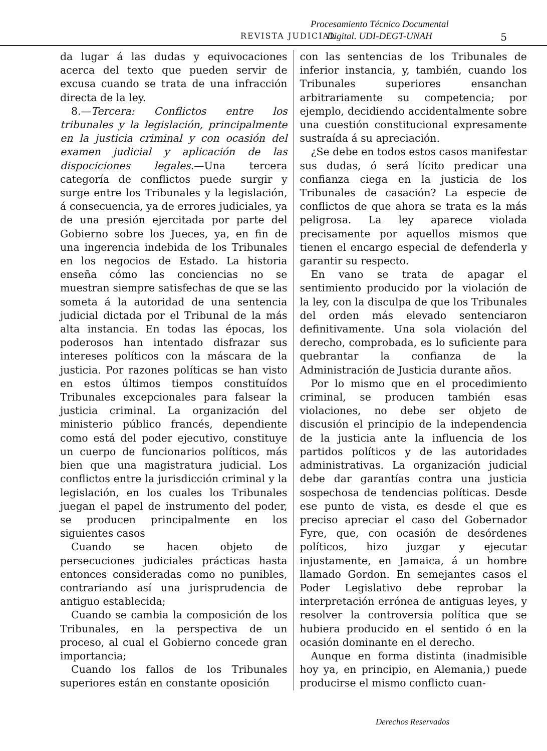Procesamiento Técnico Documental
Digital. UDI-DEGT-UNAH
REVISTA JUDICIAL. 5
da lugar á las dudas y equivocaciones acerca del texto que pueden servir de excusa cuando se trata de una infracción directa de la ley.
8.—Tercera: Conflictos entre los tribunales y la legislación, principalmente en la justicia criminal y con ocasión del examen judicial y aplicación de las dispociciones legales.—Una tercera categoría de conflictos puede surgir y surge entre los Tribunales y la legislación, á consecuencia, ya de errores judiciales, ya de una presión ejercitada por parte del Gobierno sobre los Jueces, ya, en fin de una ingerencia indebida de los Tribunales en los negocios de Estado. La historia enseña cómo las conciencias no se muestran siempre satisfechas de que se las someta á la autoridad de una sentencia judicial dictada por el Tribunal de la más alta instancia. En todas las épocas, los poderosos han intentado disfrazar sus intereses políticos con la máscara de la justicia. Por razones políticas se han visto en estos últimos tiempos constituídos Tribunales excepcionales para falsear la justicia criminal. La organización del ministerio público francés, dependiente como está del poder ejecutivo, constituye un cuerpo de funcionarios políticos, más bien que una magistratura judicial. Los conflictos entre la jurisdicción criminal y la legislación, en los cuales los Tribunales juegan el papel de instrumento del poder, se producen principalmente en los siguientes casos
Cuando se hacen objeto de persecuciones judiciales prácticas hasta entonces consideradas como no punibles, contrariando así una jurisprudencia de antiguo establecida;
Cuando se cambia la composición de los Tribunales, en la perspectiva de un proceso, al cual el Gobierno concede gran importancia;
Cuando los fallos de los Tribunales superiores están en constante oposición
con las sentencias de los Tribunales de inferior instancia, y, también, cuando los Tribunales superiores ensanchan arbitrariamente su competencia; por ejemplo, decidiendo accidentalmente sobre una cuestión constitucional expresamente sustraída á su apreciación.
¿Se debe en todos estos casos manifestar sus dudas, ó será lícito predicar una confianza ciega en la justicia de los Tribunales de casación? La especie de conflictos de que ahora se trata es la más peligrosa. La ley aparece violada precisamente por aquellos mismos que tienen el encargo especial de defenderla y garantir su respecto.
En vano se trata de apagar el sentimiento producido por la violación de la ley, con la disculpa de que los Tribunales del orden más elevado sentenciaron definitivamente. Una sola violación del derecho, comprobada, es lo suficiente para quebrantar la confianza de la Administración de Justicia durante años.
Por lo mismo que en el procedimiento criminal, se producen también esas violaciones, no debe ser objeto de discusión el principio de la independencia de la justicia ante la influencia de los partidos políticos y de las autoridades administrativas. La organización judicial debe dar garantías contra una justicia sospechosa de tendencias políticas. Desde ese punto de vista, es desde el que es preciso apreciar el caso del Gobernador Fyre, que, con ocasión de desórdenes políticos, hizo juzgar y ejecutar injustamente, en Jamaica, á un hombre llamado Gordon. En semejantes casos el Poder Legislativo debe reprobar la interpretación errónea de antiguas leyes, y resolver la controversia política que se hubiera producido en el sentido ó en la ocasión dominante en el derecho.
Aunque en forma distinta (inadmisible hoy ya, en principio, en Alemania,) puede producirse el mismo conflicto cuan-
Derechos Reservados